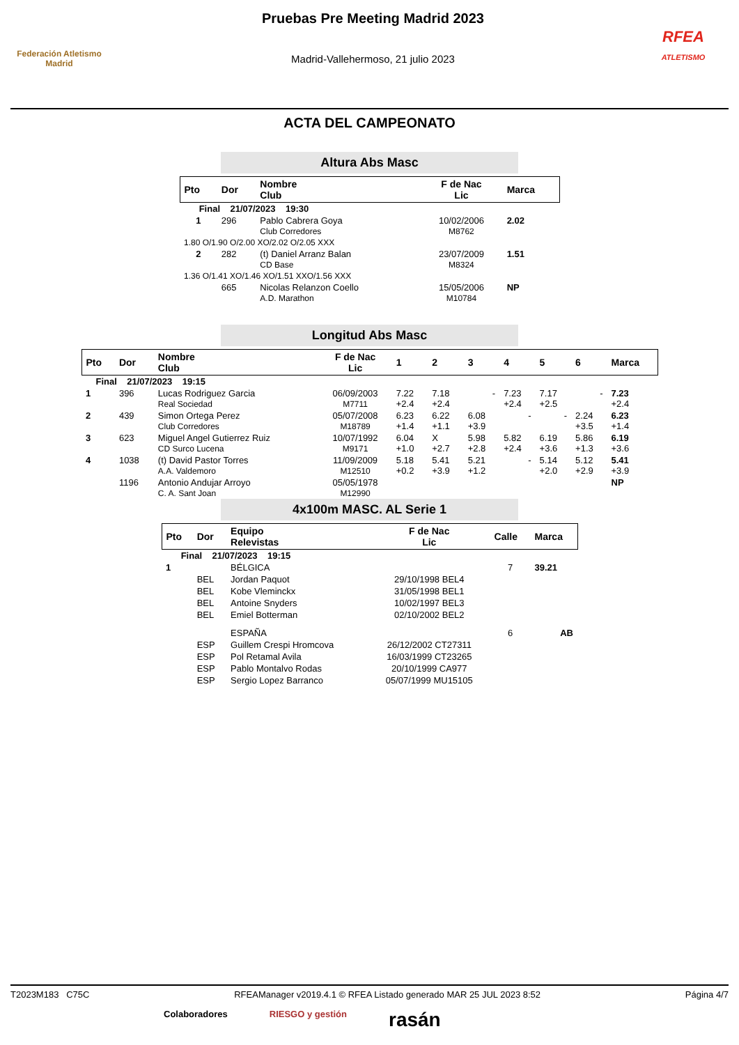Federación Atletismo
Madrid
Pruebas Pre Meeting Madrid 2023
Madrid-Vallehermoso, 21 julio 2023
RFEA
ATLETISMO
ACTA DEL CAMPEONATO
Altura Abs Masc
| Pto | Dor | Nombre Club | F de Nac Lic | Marca |
| --- | --- | --- | --- | --- |
| Final 21/07/2023 19:30 | | | | |
| 1 | 296 | Pablo Cabrera Goya Club Corredores | 10/02/2006 M8762 | 2.02 |
| 1.80 O/1.90 O/2.00 XO/2.02 O/2.05 XXX | | | | |
| 2 | 282 | (t) Daniel Arranz Balan CD Base | 23/07/2009 M8324 | 1.51 |
| 1.36 O/1.41 XO/1.46 XO/1.51 XXO/1.56 XXX | | | | |
| | 665 | Nicolas Relanzon Coello A.D. Marathon | 15/05/2006 M10784 | NP |
Longitud Abs Masc
| Pto | Dor | Nombre Club | F de Nac Lic | 1 | 2 | 3 | 4 | 5 | 6 | Marca |
| --- | --- | --- | --- | --- | --- | --- | --- | --- | --- | --- |
| Final 21/07/2023 19:15 | | | | | | | | | | |
| 1 | 396 | Lucas Rodriguez Garcia Real Sociedad | 06/09/2003 M7711 | 7.22 +2.4 | 7.18 +2.4 | - | 7.23 +2.4 | 7.17 +2.5 | - | 7.23 +2.4 |
| 2 | 439 | Simon Ortega Perez Club Corredores | 05/07/2008 M18789 | 6.23 +1.4 | 6.22 +1.1 | 6.08 +3.9 | - | - | 2.24 +3.5 | 6.23 +1.4 |
| 3 | 623 | Miguel Angel Gutierrez Ruiz CD Surco Lucena | 10/07/1992 M9171 | 6.04 +1.0 | X +2.7 | 5.98 +2.8 | 5.82 +2.4 | 6.19 +3.6 | 5.86 +1.3 | 6.19 +3.6 |
| 4 | 1038 | (t) David Pastor Torres A.A. Valdemoro | 11/09/2009 M12510 | 5.18 +0.2 | 5.41 +3.9 | 5.21 +1.2 | - | 5.14 +2.0 | 5.12 +2.9 | 5.41 +3.9 |
| | 1196 | Antonio Andujar Arroyo C. A. Sant Joan | 05/05/1978 M12990 | | | | | | | NP |
4x100m MASC. AL Serie 1
| Pto | Dor | Equipo Relevistas | F de Nac Lic | Calle | Marca |
| --- | --- | --- | --- | --- | --- |
| Final 21/07/2023 19:15 | | | | | |
| 1 | | BÉLGICA | | 7 | 39.21 |
| | BEL | Jordan Paquot | 29/10/1998 BEL4 | | |
| | BEL | Kobe Vleminckx | 31/05/1998 BEL1 | | |
| | BEL | Antoine Snyders | 10/02/1997 BEL3 | | |
| | BEL | Emiel Botterman | 02/10/2002 BEL2 | | |
| | | ESPAÑA | | 6 | AB |
| | ESP | Guillem Crespi Hromcova | 26/12/2002 CT27311 | | |
| | ESP | Pol Retamal Avila | 16/03/1999 CT23265 | | |
| | ESP | Pablo Montalvo Rodas | 20/10/1999 CA977 | | |
| | ESP | Sergio Lopez Barranco | 05/07/1999 MU15105 | | |
T2023M183 C75C RFEAManager v2019.4.1 © RFEA Listado generado MAR 25 JUL 2023 8:52 Página 4/7
Colaboradores RIESGO y gestión rasán